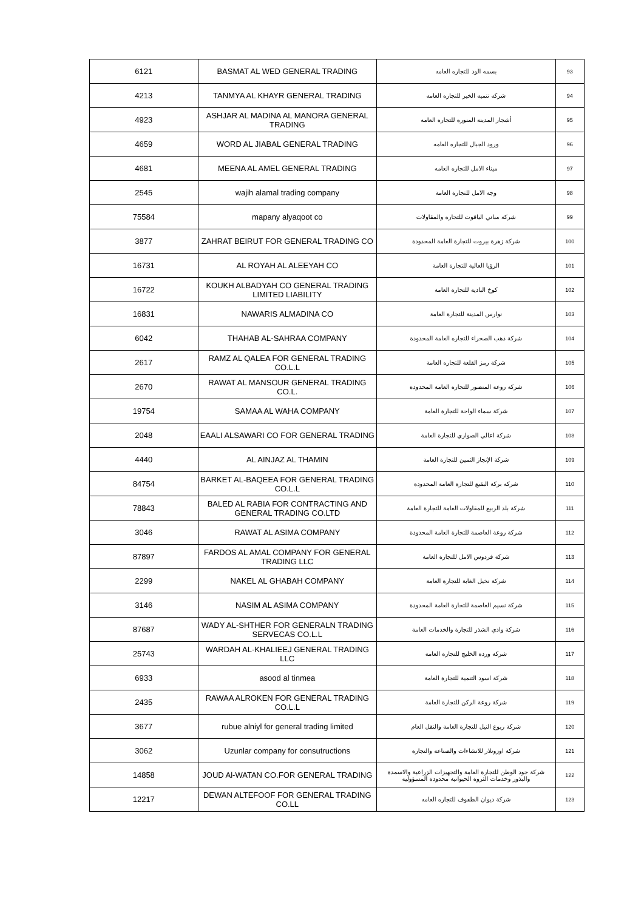| 6121 | BASMAT AL WED GENERAL TRADING | بسمه الود للتجاره العامه | 93 |
| 4213 | TANMYA AL KHAYR GENERAL TRADING | شركه تنميه الخير للتجاره العامه | 94 |
| 4923 | ASHJAR AL MADINA AL MANORA GENERAL TRADING | أشجار المدينه المنوره للتجاره العامه | 95 |
| 4659 | WORD AL JIABAL GENERAL TRADING | ورود الجبال للتجاره العامه | 96 |
| 4681 | MEENA AL AMEL GENERAL TRADING | ميناء الامل للتجاره العامه | 97 |
| 2545 | wajih alamal trading company | وجه الامل للتجارة العامة | 98 |
| 75584 | mapany alyaqoot co | شركه مباني الياقوت للتجاره والمقاولات | 99 |
| 3877 | ZAHRAT BEIRUT FOR GENERAL TRADING CO | شركة زهرة بيروت للتجارة العامة المحدودة | 100 |
| 16731 | AL ROYAH AL ALEEYAH CO | الرؤيا العالية للتجارة العامة | 101 |
| 16722 | KOUKH ALBADYAH CO GENERAL TRADING LIMITED LIABILITY | كوخ البادية للتجارة العامة | 102 |
| 16831 | NAWARIS ALMADINA CO | نوارس المدينة للتجارة العامة | 103 |
| 6042 | THAHAB AL-SAHRAA COMPANY | شركة ذهب الصحراء للتجاره العامة المحدودة | 104 |
| 2617 | RAMZ AL QALEA FOR GENERAL TRADING CO.L.L | شركة رمز القلعة للتجاره العامة | 105 |
| 2670 | RAWAT AL MANSOUR GENERAL TRADING CO.L. | شركه روعة المنصور للتجاره العامة المحدودة | 106 |
| 19754 | SAMAA AL WAHA COMPANY | شركة سماء الواحة للتجارة العامة | 107 |
| 2048 | EAALI ALSAWARI CO FOR GENERAL TRADING | شركة اعالي الصواري للتجارة العامة | 108 |
| 4440 | AL AINJAZ AL THAMIN | شركة الإنجاز الثمين للتجارة العامة | 109 |
| 84754 | BARKET AL-BAQEEA FOR GENERAL TRADING CO.L.L | شركه بركة البقيع للتجارة العامة المحدودة | 110 |
| 78843 | BALED AL RABIA FOR CONTRACTING AND GENERAL TRADING CO.LTD | شركة بلد الربيع للمقاولات العامة للتجارة العامة | 111 |
| 3046 | RAWAT AL ASIMA COMPANY | شركة روعة العاصمة للتجارة العامة المحدودة | 112 |
| 87897 | FARDOS AL AMAL COMPANY FOR GENERAL TRADING LLC | شركة فردوس الامل للتجارة العامة | 113 |
| 2299 | NAKEL AL GHABAH COMPANY | شركة نخيل الغابة للتجارة العامة | 114 |
| 3146 | NASIM AL ASIMA COMPANY | شركة نسيم العاصمة للتجارة العامة المحدودة | 115 |
| 87687 | WADY AL-SHTHER FOR GENERALN TRADING SERVECAS CO.L.L | شركة وادي الشذر للتجارة والخدمات العامة | 116 |
| 25743 | WARDAH AL-KHALIEEJ GENERAL TRADING LLC | شركة وردة الخليج للتجارة العامة | 117 |
| 6933 | asood al tinmea | شركة اسود التنمية للتجارة العامة | 118 |
| 2435 | RAWAA ALROKEN FOR GENERAL TRADING CO.L.L | شركة روعة الركن للتجارة العامة | 119 |
| 3677 | rubue alniyl for general trading limited | شركة ربوع النيل للتجارة العامة والنقل العام | 120 |
| 3062 | Uzunlar company for consutructions | شركة اوزونلار للانشاءات والصناعة والتجارة | 121 |
| 14858 | JOUD Al-WATAN CO.FOR GENERAL TRADING | شركة جود الوطن للتجارة العامة والتجهيزات الزراعية والاسمدة والبذور وخدمات الثروة الحيوانية محدودة المسؤولية | 122 |
| 12217 | DEWAN ALTEFOOF FOR GENERAL TRADING CO.LL | شركة ديوان الطفوف للتجاره العامه | 123 |